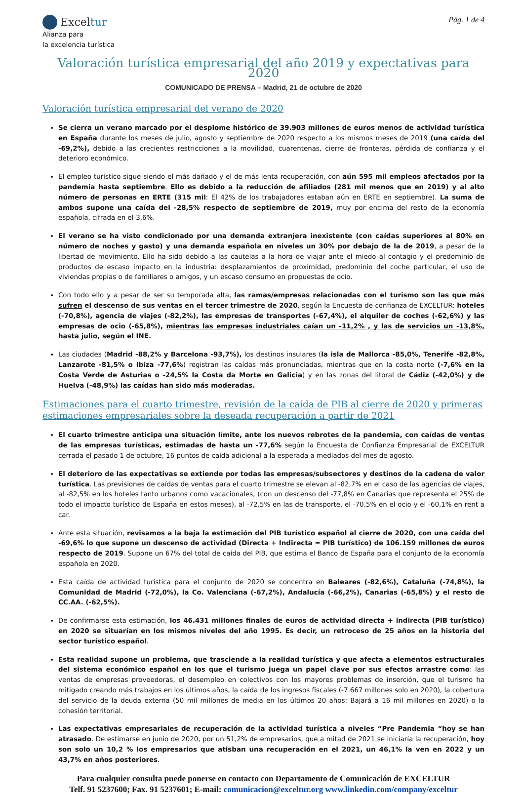Exceltur
Alianza para
la excelencia turística
Pág. 1 de 4
Valoración turística empresarial del año 2019 y expectativas para 2020
COMUNICADO DE PRENSA – Madrid, 21 de octubre de 2020
Valoración turística empresarial del verano de 2020
Se cierra un verano marcado por el desplome histórico de 39.903 millones de euros menos de actividad turística en España durante los meses de julio, agosto y septiembre de 2020 respecto a los mismos meses de 2019 (una caída del -69,2%), debido a las crecientes restricciones a la movilidad, cuarentenas, cierre de fronteras, pérdida de confianza y el deterioro económico.
El empleo turístico sigue siendo el más dañado y el de más lenta recuperación, con aún 595 mil empleos afectados por la pandemia hasta septiembre. Ello es debido a la reducción de afiliados (281 mil menos que en 2019) y al alto número de personas en ERTE (315 mil: El 42% de los trabajadores estaban aún en ERTE en septiembre). La suma de ambos supone una caída del -28,5% respecto de septiembre de 2019, muy por encima del resto de la economía española, cifrada en el-3,6%.
El verano se ha visto condicionado por una demanda extranjera inexistente (con caídas superiores al 80% en número de noches y gasto) y una demanda española en niveles un 30% por debajo de la de 2019, a pesar de la libertad de movimiento. Ello ha sido debido a las cautelas a la hora de viajar ante el miedo al contagio y el predominio de productos de escaso impacto en la industria: desplazamientos de proximidad, predominio del coche particular, el uso de viviendas propias o de familiares o amigos, y un escaso consumo en propuestas de ocio.
Con todo ello y a pesar de ser su temporada alta, las ramas/empresas relacionadas con el turismo son las que más sufren el descenso de sus ventas en el tercer trimestre de 2020, según la Encuesta de confianza de EXCELTUR: hoteles (-70,8%), agencia de viajes (-82,2%), las empresas de transportes (-67,4%), el alquiler de coches (-62,6%) y las empresas de ocio (-65,8%), mientras las empresas industriales caían un -11,2% , y las de servicios un -13,8%, hasta julio, según el INE.
Las ciudades (Madrid -88,2% y Barcelona -93,7%), los destinos insulares (la isla de Mallorca -85,0%, Tenerife -82,8%, Lanzarote -81,5% o Ibiza -77,6%) registran las caídas más pronunciadas, mientras que en la costa norte (-7,6% en la Costa Verde de Asturias o -24,5% la Costa da Morte en Galicia) y en las zonas del litoral de Cádiz (-42,0%) y de Huelva (-48,9%) las caídas han sido más moderadas.
Estimaciones para el cuarto trimestre, revisión de la caída de PIB al cierre de 2020 y primeras estimaciones empresariales sobre la deseada recuperación a partir de 2021
El cuarto trimestre anticipa una situación límite, ante los nuevos rebrotes de la pandemia, con caídas de ventas de las empresas turísticas, estimadas de hasta un -77,6% según la Encuesta de Confianza Empresarial de EXCELTUR cerrada el pasado 1 de octubre, 16 puntos de caída adicional a la esperada a mediados del mes de agosto.
El deterioro de las expectativas se extiende por todas las empresas/subsectores y destinos de la cadena de valor turística. Las previsiones de caídas de ventas para el cuarto trimestre se elevan al -82,7% en el caso de las agencias de viajes, al -82,5% en los hoteles tanto urbanos como vacacionales, (con un descenso del -77,8% en Canarias que representa el 25% de todo el impacto turístico de España en estos meses), al -72,5% en las de transporte, el -70,5% en el ocio y el -60,1% en rent a car.
Ante esta situación, revisamos a la baja la estimación del PIB turístico español al cierre de 2020, con una caída del -69,6% lo que supone un descenso de actividad (Directa + Indirecta = PIB turístico) de 106.159 millones de euros respecto de 2019. Supone un 67% del total de caída del PIB, que estima el Banco de España para el conjunto de la economía española en 2020.
Esta caída de actividad turística para el conjunto de 2020 se concentra en Baleares (-82,6%), Cataluña (-74,8%), la Comunidad de Madrid (-72,0%), la Co. Valenciana (-67,2%), Andalucía (-66,2%), Canarias (-65,8%) y el resto de CC.AA. (-62,5%).
De confirmarse esta estimación, los 46.431 millones finales de euros de actividad directa + indirecta (PIB turístico) en 2020 se situarían en los mismos niveles del año 1995. Es decir, un retroceso de 25 años en la historia del sector turístico español.
Esta realidad supone un problema, que trasciende a la realidad turística y que afecta a elementos estructurales del sistema económico español en los que el turismo juega un papel clave por sus efectos arrastre como: las ventas de empresas proveedoras, el desempleo en colectivos con los mayores problemas de inserción, que el turismo ha mitigado creando más trabajos en los últimos años, la caída de los ingresos fiscales (-7.667 millones solo en 2020), la cobertura del servicio de la deuda externa (50 mil millones de media en los últimos 20 años: Bajará a 16 mil millones en 2020) o la cohesión territorial.
Las expectativas empresariales de recuperación de la actividad turística a niveles “Pre Pandemia “hoy se han atrasado. De estimarse en junio de 2020, por un 51,2% de empresarios, que a mitad de 2021 se iniciaría la recuperación, hoy son solo un 10,2 % los empresarios que atisban una recuperación en el 2021, un 46,1% la ven en 2022 y un 43,7% en años posteriores.
Para cualquier consulta puede ponerse en contacto con Departamento de Comunicación de EXCELTUR
Telf. 91 5237600; Fax. 91 5237601; E-mail: comunicacion@exceltur.org www.linkedin.com/company/exceltur